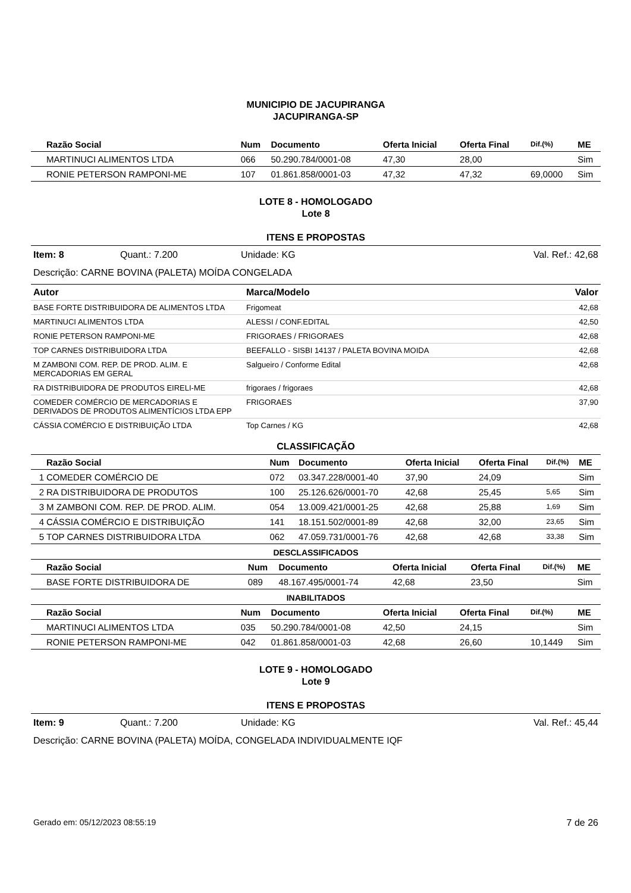MUNICIPIO DE JACUPIRANGA
JACUPIRANGA-SP
| | Razão Social | Num | Documento | Oferta Inicial | Oferta Final | Dif.(%) | ME |
| --- | --- | --- | --- | --- | --- | --- | --- |
| | MARTINUCI ALIMENTOS LTDA | 066 | 50.290.784/0001-08 | 47,30 | 28,00 | | Sim |
| | RONIE PETERSON RAMPONI-ME | 107 | 01.861.858/0001-03 | 47,32 | 47,32 | 69,0000 | Sim |
LOTE 8 - HOMOLOGADO
Lote 8
ITENS E PROPOSTAS
Item: 8 Quant.: 7.200 Unidade: KG Val. Ref.: 42,68
Descrição: CARNE BOVINA (PALETA) MOÍDA CONGELADA
| Autor | Marca/Modelo | Valor |
| --- | --- | --- |
| BASE FORTE DISTRIBUIDORA DE ALIMENTOS LTDA | Frigomeat | 42,68 |
| MARTINUCI ALIMENTOS LTDA | ALESSI / CONF.EDITAL | 42,50 |
| RONIE PETERSON RAMPONI-ME | FRIGORAES / FRIGORAES | 42,68 |
| TOP CARNES DISTRIBUIDORA LTDA | BEEFALLO - SISBI 14137 / PALETA BOVINA MOIDA | 42,68 |
| M ZAMBONI COM. REP. DE PROD. ALIM. E MERCADORIAS EM GERAL | Salgueiro / Conforme Edital | 42,68 |
| RA DISTRIBUIDORA DE PRODUTOS EIRELI-ME | frigoraes / frigoraes | 42,68 |
| COMEDER COMÉRCIO DE MERCADORIAS E DERIVADOS DE PRODUTOS ALIMENTÍCIOS LTDA EPP | FRIGORAES | 37,90 |
| CÁSSIA COMÉRCIO E DISTRIBUIÇÃO LTDA | Top Carnes / KG | 42,68 |
CLASSIFICAÇÃO
| | Razão Social | Num | Documento | Oferta Inicial | Oferta Final | Dif.(%) | ME |
| --- | --- | --- | --- | --- | --- | --- | --- |
| 1 | COMEDER COMÉRCIO DE | 072 | 03.347.228/0001-40 | 37,90 | 24,09 | | Sim |
| 2 | RA DISTRIBUIDORA DE PRODUTOS | 100 | 25.126.626/0001-70 | 42,68 | 25,45 | 5,65 | Sim |
| 3 | M ZAMBONI COM. REP. DE PROD. ALIM. | 054 | 13.009.421/0001-25 | 42,68 | 25,88 | 1,69 | Sim |
| 4 | CÁSSIA COMÉRCIO E DISTRIBUIÇÃO | 141 | 18.151.502/0001-89 | 42,68 | 32,00 | 23,65 | Sim |
| 5 | TOP CARNES DISTRIBUIDORA LTDA | 062 | 47.059.731/0001-76 | 42,68 | 42,68 | 33,38 | Sim |
DESCLASSIFICADOS
| | Razão Social | Num | Documento | Oferta Inicial | Oferta Final | Dif.(%) | ME |
| --- | --- | --- | --- | --- | --- | --- | --- |
| | BASE FORTE DISTRIBUIDORA DE | 089 | 48.167.495/0001-74 | 42,68 | 23,50 | | Sim |
INABILITADOS
| | Razão Social | Num | Documento | Oferta Inicial | Oferta Final | Dif.(%) | ME |
| --- | --- | --- | --- | --- | --- | --- | --- |
| | MARTINUCI ALIMENTOS LTDA | 035 | 50.290.784/0001-08 | 42,50 | 24,15 | | Sim |
| | RONIE PETERSON RAMPONI-ME | 042 | 01.861.858/0001-03 | 42,68 | 26,60 | 10,1449 | Sim |
LOTE 9 - HOMOLOGADO
Lote 9
ITENS E PROPOSTAS
Item: 9 Quant.: 7.200 Unidade: KG Val. Ref.: 45,44
Descrição: CARNE BOVINA (PALETA) MOÍDA, CONGELADA INDIVIDUALMENTE IQF
Gerado em: 05/12/2023 08:55:19 7 de 26